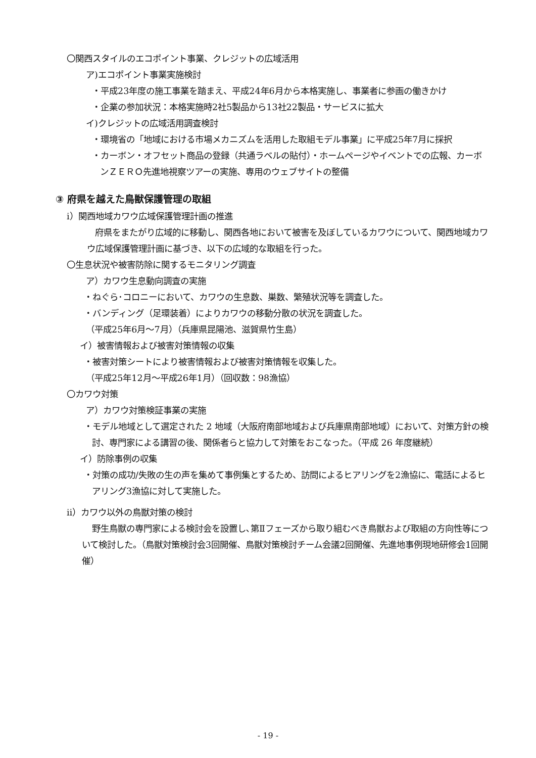〇関西スタイルのエコポイント事業、クレジットの広域活用
ア)エコポイント事業実施検討
・平成23年度の施工事業を踏まえ、平成24年6月から本格実施し、事業者に参画の働きかけ
・企業の参加状況：本格実施時2社5製品から13社22製品・サービスに拡大
イ)クレジットの広域活用調査検討
・環境省の「地域における市場メカニズムを活用した取組モデル事業」に平成25年7月に採択
・カーボン・オフセット商品の登録（共通ラベルの貼付）・ホームページやイベントでの広報、カーボンＺＥＲＯ先進地視察ツアーの実施、専用のウェブサイトの整備
③ 府県を越えた鳥獣保護管理の取組
ⅰ）関西地域カワウ広域保護管理計画の推進
府県をまたがり広域的に移動し、関西各地において被害を及ぼしているカワウについて、関西地域カワウ広域保護管理計画に基づき、以下の広域的な取組を行った。
〇生息状況や被害防除に関するモニタリング調査
ア）カワウ生息動向調査の実施
・ねぐら･コロニーにおいて、カワウの生息数、巣数、繁殖状況等を調査した。
・バンディング（足環装着）によりカワウの移動分散の状況を調査した。
（平成25年6月～7月）（兵庫県昆陽池、滋賀県竹生島）
イ）被害情報および被害対策情報の収集
・被害対策シートにより被害情報および被害対策情報を収集した。
（平成25年12月～平成26年1月）（回収数：98漁協）
〇カワウ対策
ア）カワウ対策検証事業の実施
・モデル地域として選定された 2 地域（大阪府南部地域および兵庫県南部地域）において、対策方針の検討、専門家による講習の後、関係者らと協力して対策をおこなった。（平成 26 年度継続）
イ）防除事例の収集
・対策の成功/失敗の生の声を集めて事例集とするため、訪問によるヒアリングを2漁協に、電話によるヒアリング3漁協に対して実施した。
ⅱ）カワウ以外の鳥獣対策の検討
野生鳥獣の専門家による検討会を設置し､第Ⅱフェーズから取り組むべき鳥獣および取組の方向性等について検討した。（鳥獣対策検討会3回開催、鳥獣対策検討チーム会議2回開催、先進地事例現地研修会1回開催）
- 19 -